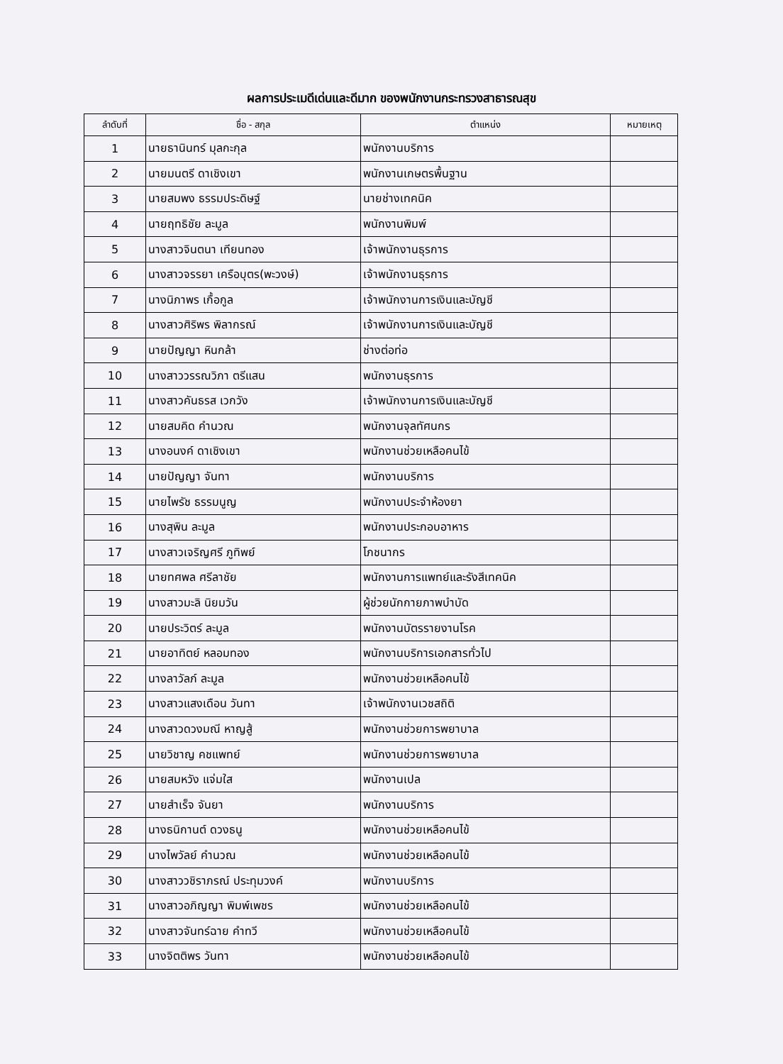ผลการประเมดีเด่นและดีมาก ของพนักงานกระทรวงสาธารณสุข
| ลำดับที่ | ชื่อ - สกุล | ตำแหน่ง | หมายเหตุ |
| --- | --- | --- | --- |
| 1 | นายธานินทร์ มุลกะกุล | พนักงานบริการ | |
| 2 | นายมนตรี ดาเชิงเขา | พนักงานเกษตรพื้นฐาน | |
| 3 | นายสมพง ธรรมประดิษฐ์ | นายช่างเทคนิค | |
| 4 | นายฤทธิชัย ละมูล | พนักงานพิมพ์ | |
| 5 | นางสาวจินตนา เทียนทอง | เจ้าพนักงานธุรการ | |
| 6 | นางสาวจรรยา เครือบุตร(พะวงษ์) | เจ้าพนักงานธุรการ | |
| 7 | นางนิภาพร เกื้อกูล | เจ้าพนักงานการเงินและบัญชี | |
| 8 | นางสาวศิริพร พิลากรณ์ | เจ้าพนักงานการเงินและบัญชี | |
| 9 | นายปัญญา หินกล้า | ช่างต่อท่อ | |
| 10 | นางสาววรรณวิภา ตรีแสน | พนักงานธุรการ | |
| 11 | นางสาวคันธรส เวกวัง | เจ้าพนักงานการเงินและบัญชี | |
| 12 | นายสมคิด คำนวณ | พนักงานจุลทัศนกร | |
| 13 | นางอนงค์ ดาเชิงเขา | พนักงานช่วยเหลือคนไข้ | |
| 14 | นายปัญญา จันทา | พนักงานบริการ | |
| 15 | นายไพรัช ธรรมนูญ | พนักงานประจำห้องยา | |
| 16 | นางสุพิน ละมูล | พนักงานประกอบอาหาร | |
| 17 | นางสาวเจริญศรี ภูทิพย์ | โภชนากร | |
| 18 | นายทศพล ศรีลาชัย | พนักงานการแพทย์และรังสีเทคนิค | |
| 19 | นางสาวมะลิ นิยมวัน | ผู้ช่วยนักกายภาพบำบัด | |
| 20 | นายประวิตร์ ละมูล | พนักงานบัตรรายงานโรค | |
| 21 | นายอาทิตย์ หลอมทอง | พนักงานบริการเอกสารทั่วไป | |
| 22 | นางลาวัลภ์ ละมูล | พนักงานช่วยเหลือคนไข้ | |
| 23 | นางสาวแสงเดือน วันทา | เจ้าพนักงานเวชสถิติ | |
| 24 | นางสาวดวงมณี หาญสู้ | พนักงานช่วยการพยาบาล | |
| 25 | นายวิชาญ คชแพทย์ | พนักงานช่วยการพยาบาล | |
| 26 | นายสมหวัง แจ่มใส | พนักงานเปล | |
| 27 | นายสำเร็จ จันยา | พนักงานบริการ | |
| 28 | นางธนิกานต์ ดวงธนู | พนักงานช่วยเหลือคนไข้ | |
| 29 | นางไพวัลย์ คำนวณ | พนักงานช่วยเหลือคนไข้ | |
| 30 | นางสาววชิราภรณ์ ประทุมวงค์ | พนักงานบริการ | |
| 31 | นางสาวอภิญญา พิมพ์เพชร | พนักงานช่วยเหลือคนไข้ | |
| 32 | นางสาวจันทร์ฉาย คำทวี | พนักงานช่วยเหลือคนไข้ | |
| 33 | นางจิตติพร วันทา | พนักงานช่วยเหลือคนไข้ | |